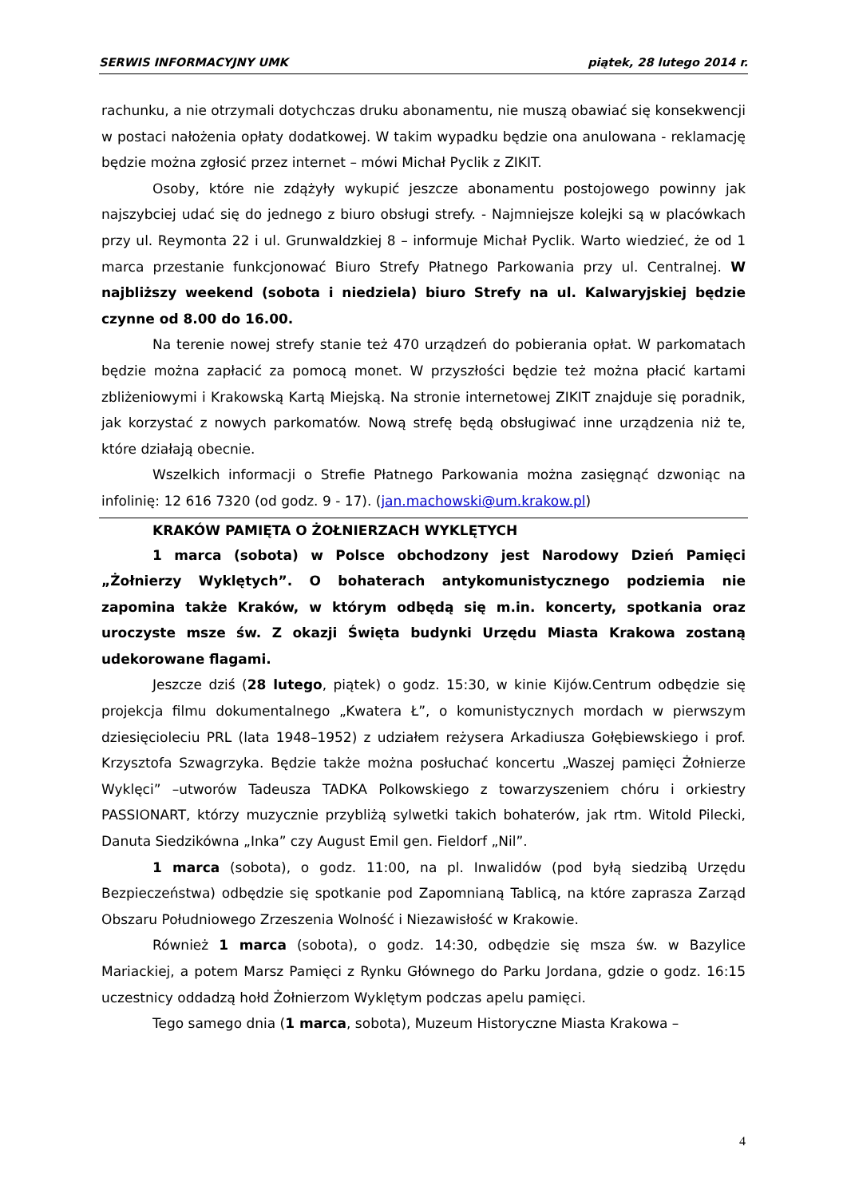SERWIS INFORMACYJNY UMK piątek, 28 lutego 2014 r.
rachunku, a nie otrzymali dotychczas druku abonamentu, nie muszą obawiać się konsekwencji w postaci nałożenia opłaty dodatkowej. W takim wypadku będzie ona anulowana - reklamację będzie można zgłosić przez internet – mówi Michał Pyclik z ZIKIT.
Osoby, które nie zdążyły wykupić jeszcze abonamentu postojowego powinny jak najszybciej udać się do jednego z biuro obsługi strefy. - Najmniejsze kolejki są w placówkach przy ul. Reymonta 22 i ul. Grunwaldzkiej 8 – informuje Michał Pyclik. Warto wiedzieć, że od 1 marca przestanie funkcjonować Biuro Strefy Płatnego Parkowania przy ul. Centralnej. W najbliższy weekend (sobota i niedziela) biuro Strefy na ul. Kalwaryjskiej będzie czynne od 8.00 do 16.00.
Na terenie nowej strefy stanie też 470 urządzeń do pobierania opłat. W parkomatach będzie można zapłacić za pomocą monet. W przyszłości będzie też można płacić kartami zbliżeniowymi i Krakowską Kartą Miejską. Na stronie internetowej ZIKIT znajduje się poradnik, jak korzystać z nowych parkomatów. Nową strefę będą obsługiwać inne urządzenia niż te, które działają obecnie.
Wszelkich informacji o Strefie Płatnego Parkowania można zasięgnąć dzwoniąc na infolinię: 12 616 7320 (od godz. 9 - 17). (jan.machowski@um.krakow.pl)
KRAKÓW PAMIĘTA O ŻOŁNIERZACH WYKLĘTYCH
1 marca (sobota) w Polsce obchodzony jest Narodowy Dzień Pamięci „Żołnierzy Wyklętych”. O bohaterach antykomunistycznego podziemia nie zapomina także Kraków, w którym odbędą się m.in. koncerty, spotkania oraz uroczyste msze św. Z okazji Święta budynki Urzędu Miasta Krakowa zostaną udekorowane flagami.
Jeszcze dziś (28 lutego, piątek) o godz. 15:30, w kinie Kijów.Centrum odbędzie się projekcja filmu dokumentalnego „Kwatera Ł”, o komunistycznych mordach w pierwszym dziesięcioleciu PRL (lata 1948–1952) z udziałem reżysera Arkadiusza Gołębiewskiego i prof. Krzysztofa Szwagrzyka. Będzie także można posłuchać koncertu „Waszej pamięci Żołnierze Wyklęci” –utworów Tadeusza TADKA Polkowskiego z towarzyszeniem chóru i orkiestry PASSIONART, którzy muzycznie przybliżą sylwetki takich bohaterów, jak rtm. Witold Pilecki, Danuta Siedzikówna „Inka” czy August Emil gen. Fieldorf „Nil”.
1 marca (sobota), o godz. 11:00, na pl. Inwalidów (pod byłą siedzibą Urzędu Bezpieczeństwa) odbędzie się spotkanie pod Zapomnianą Tablicą, na które zaprasza Zarząd Obszaru Południowego Zrzeszenia Wolność i Niezawisłość w Krakowie.
Również 1 marca (sobota), o godz. 14:30, odbędzie się msza św. w Bazylice Mariackiej, a potem Marsz Pamięci z Rynku Głównego do Parku Jordana, gdzie o godz. 16:15 uczestnicy oddadzą hołd Żołnierzom Wyklętym podczas apelu pamięci.
Tego samego dnia (1 marca, sobota), Muzeum Historyczne Miasta Krakowa –
4